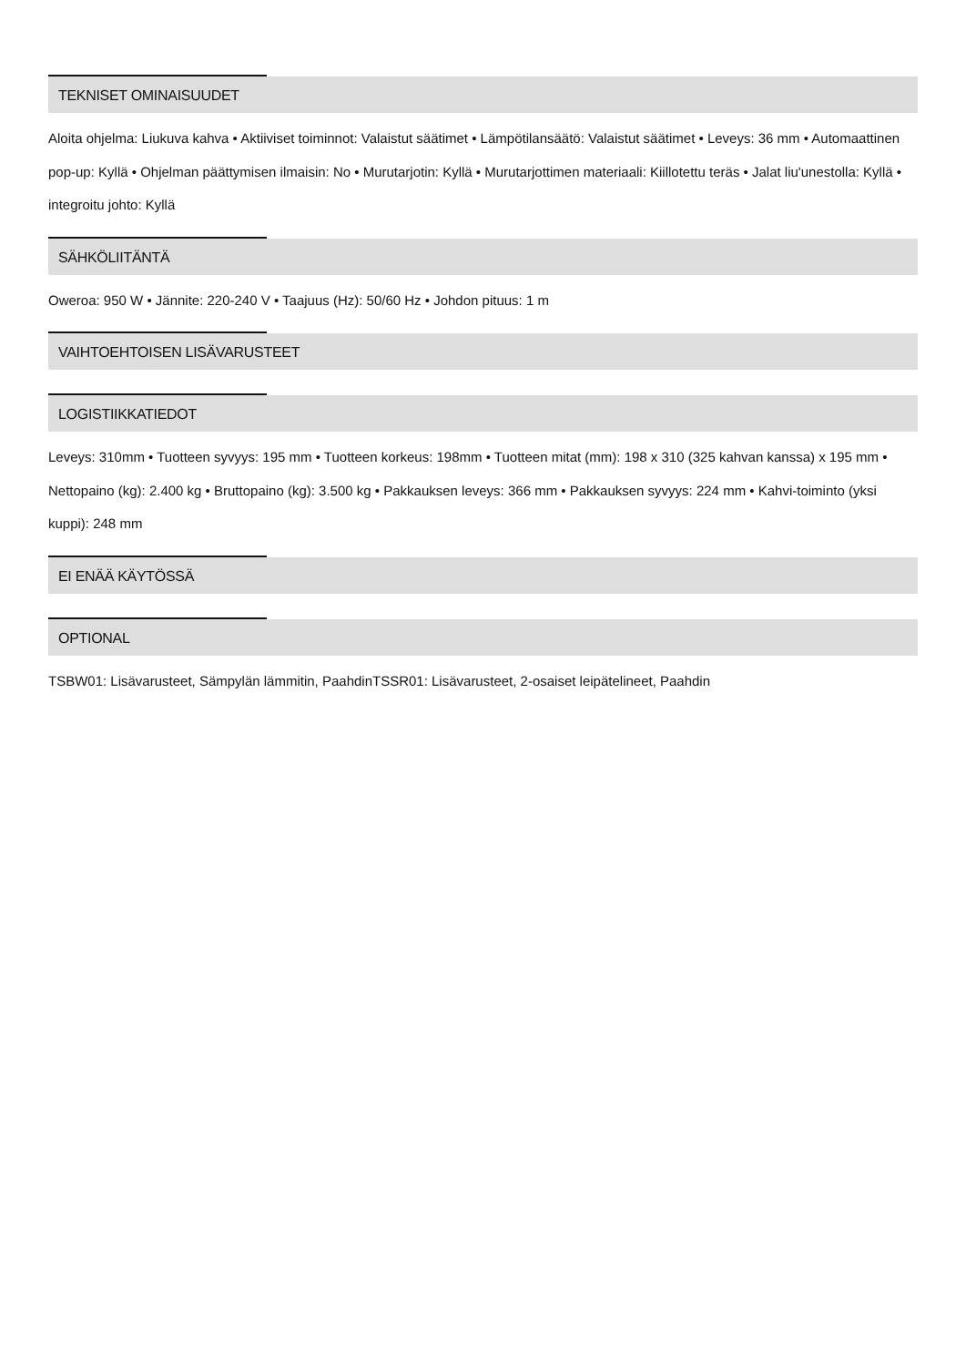TEKNISET OMINAISUUDET
Aloita ohjelma: Liukuva kahva • Aktiiviset toiminnot: Valaistut säätimet • Lämpötilansäätö: Valaistut säätimet • Leveys: 36 mm • Automaattinen pop-up: Kyllä • Ohjelman päättymisen ilmaisin: No • Murutarjotin: Kyllä • Murutarjottimen materiaali: Kiillotettu teräs • Jalat liu'unestolla: Kyllä • integroitu johto: Kyllä
SÄHKÖLIITÄNTÄ
Oweroa: 950 W • Jännite: 220-240 V • Taajuus (Hz): 50/60 Hz • Johdon pituus: 1 m
VAIHTOEHTOISEN LISÄVARUSTEET
LOGISTIIKKATIEDOT
Leveys: 310mm • Tuotteen syvyys: 195 mm • Tuotteen korkeus: 198mm • Tuotteen mitat (mm): 198 x 310 (325 kahvan kanssa) x 195 mm • Nettopaino (kg): 2.400 kg • Bruttopaino (kg): 3.500 kg • Pakkauksen leveys: 366 mm • Pakkauksen syvyys: 224 mm • Kahvi-toiminto (yksi kuppi): 248 mm
EI ENÄÄ KÄYTÖSSÄ
OPTIONAL
TSBW01: Lisävarusteet, Sämpylän lämmitin, PaahdinTSSR01: Lisävarusteet, 2-osaiset leipätelineet, Paahdin